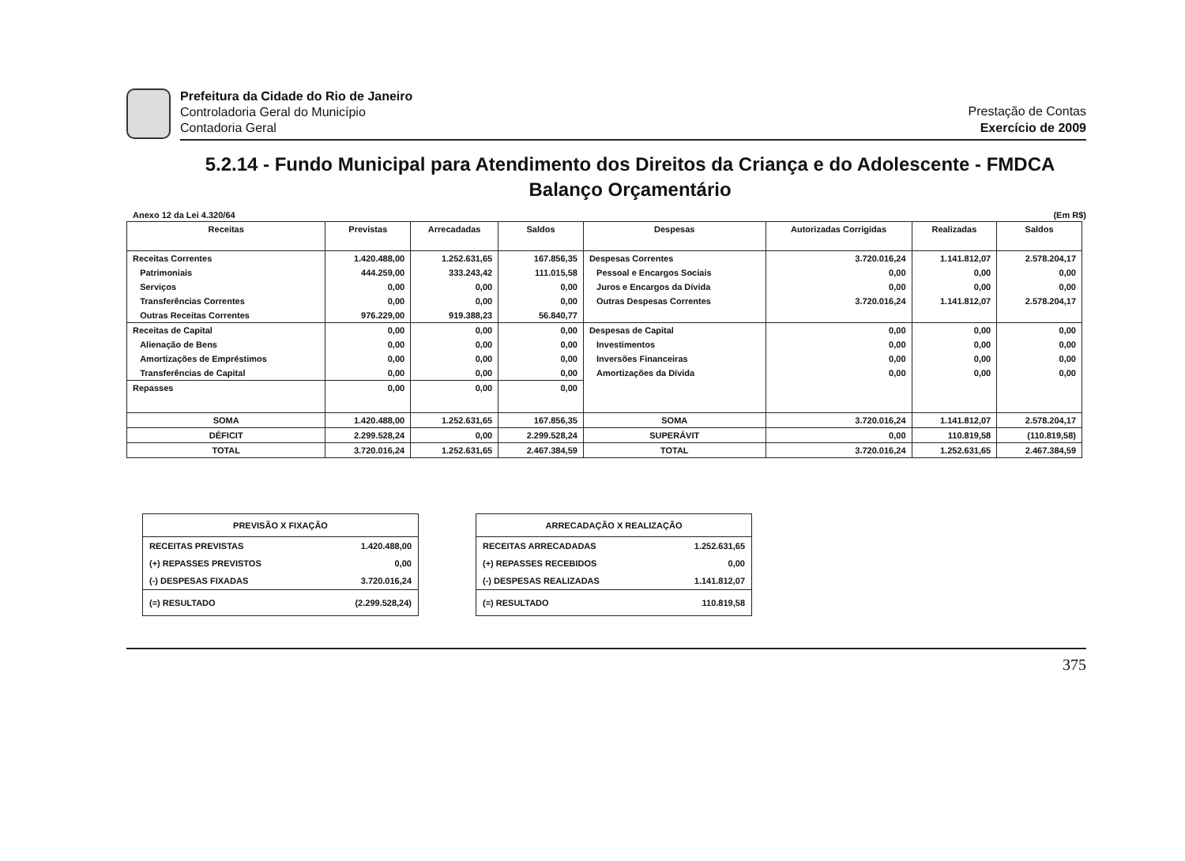Prefeitura da Cidade do Rio de Janeiro
Controladoria Geral do Município
Contadoria Geral
Prestação de Contas
Exercício de 2009
5.2.14 - Fundo Municipal para Atendimento dos Direitos da Criança e do Adolescente - FMDCA
Balanço Orçamentário
Anexo 12 da Lei 4.320/64 (Em R$)
| Receitas | Previstas | Arrecadadas | Saldos | Despesas | Autorizadas Corrigidas | Realizadas | Saldos |
| --- | --- | --- | --- | --- | --- | --- | --- |
| Receitas Correntes | 1.420.488,00 | 1.252.631,65 | 167.856,35 | Despesas Correntes | 3.720.016,24 | 1.141.812,07 | 2.578.204,17 |
| Patrimoniais | 444.259,00 | 333.243,42 | 111.015,58 | Pessoal e Encargos Sociais | 0,00 | 0,00 | 0,00 |
| Serviços | 0,00 | 0,00 | 0,00 | Juros e Encargos da Dívida | 0,00 | 0,00 | 0,00 |
| Transferências Correntes | 0,00 | 0,00 | 0,00 | Outras Despesas Correntes | 3.720.016,24 | 1.141.812,07 | 2.578.204,17 |
| Outras Receitas Correntes | 976.229,00 | 919.388,23 | 56.840,77 | | | | |
| Receitas de Capital | 0,00 | 0,00 | 0,00 | Despesas de Capital | 0,00 | 0,00 | 0,00 |
| Alienação de Bens | 0,00 | 0,00 | 0,00 | Investimentos | 0,00 | 0,00 | 0,00 |
| Amortizações de Empréstimos | 0,00 | 0,00 | 0,00 | Inversões Financeiras | 0,00 | 0,00 | 0,00 |
| Transferências de Capital | 0,00 | 0,00 | 0,00 | Amortizações da Dívida | 0,00 | 0,00 | 0,00 |
| Repasses | 0,00 | 0,00 | 0,00 | | | | |
| SOMA | 1.420.488,00 | 1.252.631,65 | 167.856,35 | SOMA | 3.720.016,24 | 1.141.812,07 | 2.578.204,17 |
| DÉFICIT | 2.299.528,24 | 0,00 | 2.299.528,24 | SUPERÁVIT | 0,00 | 110.819,58 | (110.819,58) |
| TOTAL | 3.720.016,24 | 1.252.631,65 | 2.467.384,59 | TOTAL | 3.720.016,24 | 1.252.631,65 | 2.467.384,59 |
| PREVISÃO X FIXAÇÃO | |
| --- | --- |
| RECEITAS PREVISTAS | 1.420.488,00 |
| (+) REPASSES PREVISTOS | 0,00 |
| (-) DESPESAS FIXADAS | 3.720.016,24 |
| (=) RESULTADO | (2.299.528,24) |
| ARRECADAÇÃO X REALIZAÇÃO | |
| --- | --- |
| RECEITAS ARRECADADAS | 1.252.631,65 |
| (+) REPASSES RECEBIDOS | 0,00 |
| (-) DESPESAS REALIZADAS | 1.141.812,07 |
| (=) RESULTADO | 110.819,58 |
375